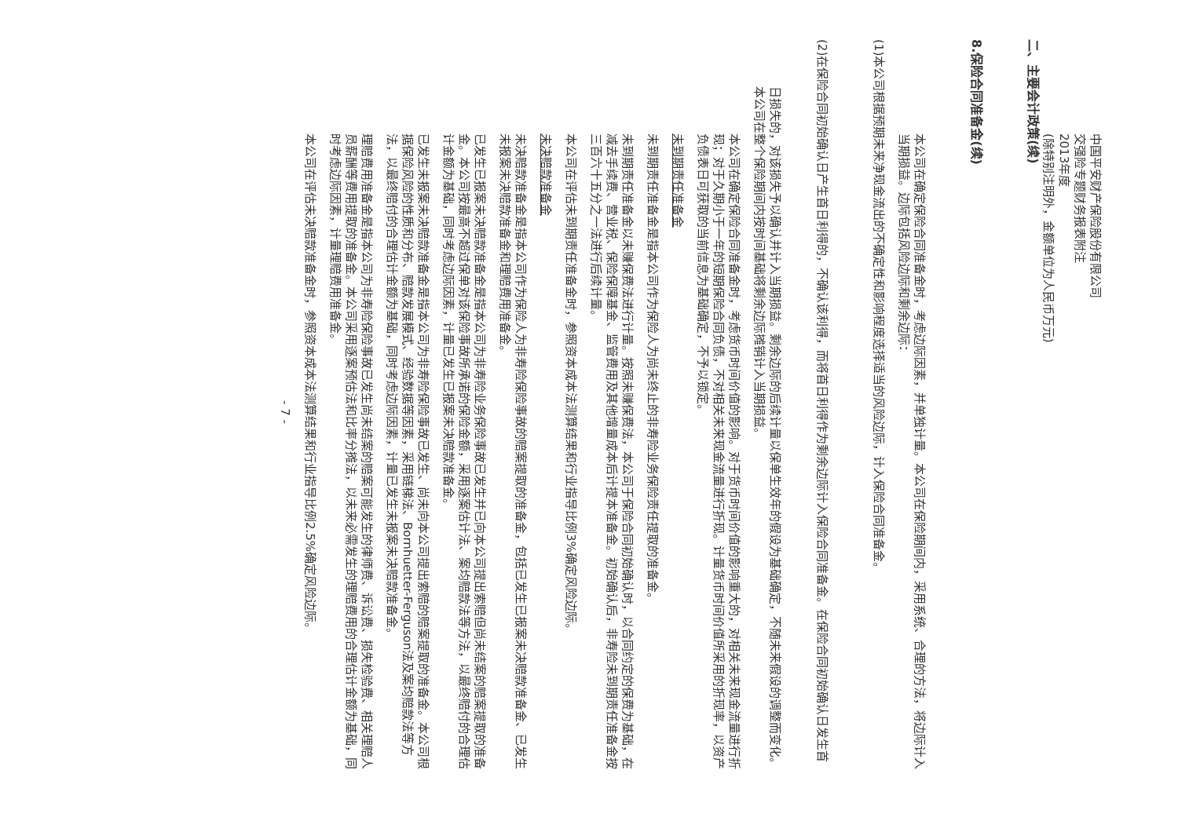中国平安财产保险股份有限公司
交强险专题财务报表附注
2013年度
(除特别注明外，金额单位为人民币万元)
二、 主要会计政策(续)
8. 保险合同准备金(续)
本公司在确定保险合同准备金时，考虑边际因素，并单独计量。本公司在保险期间内，采用系统、合理的方法，将边际计入当期损益。边际包括风险边际和剩余边际：
(1) 本公司根据预期未来净现金流出的不确定性和影响程度选择适当的风险边际，计入保险合同准备金。
(2) 在保险合同初始确认日产生首日利得的，不确认该利得，而将首日利得作为剩余边际计入保险合同准备金。在保险合同初始确认日发生首日损失的，对该损失予以确认并计入当期损益。剩余边际的后续计量以保单生效年的假设为基础确定，不随未来假设的调整而变化。本公司在整个保险期间内按时间基础将剩余边际摊销计入当期损益。
本公司在确定保险合同准备金时，考虑货币时间价值的影响。对于货币时间价值的影响重大的，对相关未来现金流量进行折现；对于久期小于一年的短期保险合同负债，不对相关未来现金流量进行折现。计量货币时间价值所采用的折现率，以资产负债表日可获取的当前信息为基础确定，不予以锁定。
未到期责任准备金
未到期责任准备金是指本公司作为保险人为尚未终止的非寿险业务保险责任提取的准备金。
未到期责任准备金以未赚保费法进行计量。按照未赚保费法，本公司于保险合同初始确认时，以合同约定的保费为基础，在减去手续费、营业税、保险保障基金、监管费用及其他增量成本后计提本准备金。初始确认后，非寿险未到期责任准备金按三百六十五分之一法进行后续计量。
本公司在评估未到期责任准备金时，参照资本成本法测算结果和行业指导比例3%确定风险边际。
未决赔款准备金
未决赔款准备金是指本公司作为保险人为非寿险保险事故的赔案提取的准备金，包括已发生已报案未决赔款准备金、已发生未报案未决赔款准备金和理赔费用准备金。
已发生已报案未决赔款准备金是指本公司为非寿险业务保险事故已发生并已向本公司提出索赔但尚未结案的赔案提取的准备金。本公司按最高不超过保单对该保险事故所承诺的保险金额，采用逐案估计法、案均赔款法等方法，以最终赔付的合理估计金额为基础，同时考虑边际因素，计量已发生已报案未决赔款准备金。
已发生未报案未决赔款准备金是指本公司为非寿险保险事故已发生、尚未向本公司提出索赔的赔案提取的准备金。本公司根据保险风险的性质和分布、赔款发展模式、经验数据等因素，采用链梯法、Bornhuetter-Ferguson法及案均赔款法等方法，以最终赔付的合理估计金额为基础，同时考虑边际因素，计量已发生未报案未决赔款准备金。
理赔费用准备金是指本公司为非寿险保险事故已发生尚未结案的赔案可能发生的律师费、诉讼费、损失检验费、相关理赔人员薪酬等费用提取的准备金。本公司采用逐案预估法和比率分摊法，以未来必需发生的理赔费用的合理估计金额为基础，同时考虑边际因素，计量理赔费用准备金。
本公司在评估未决赔款准备金时，参照资本成本法测算结果和行业指导比例2.5%确定风险边际。
- 7 -